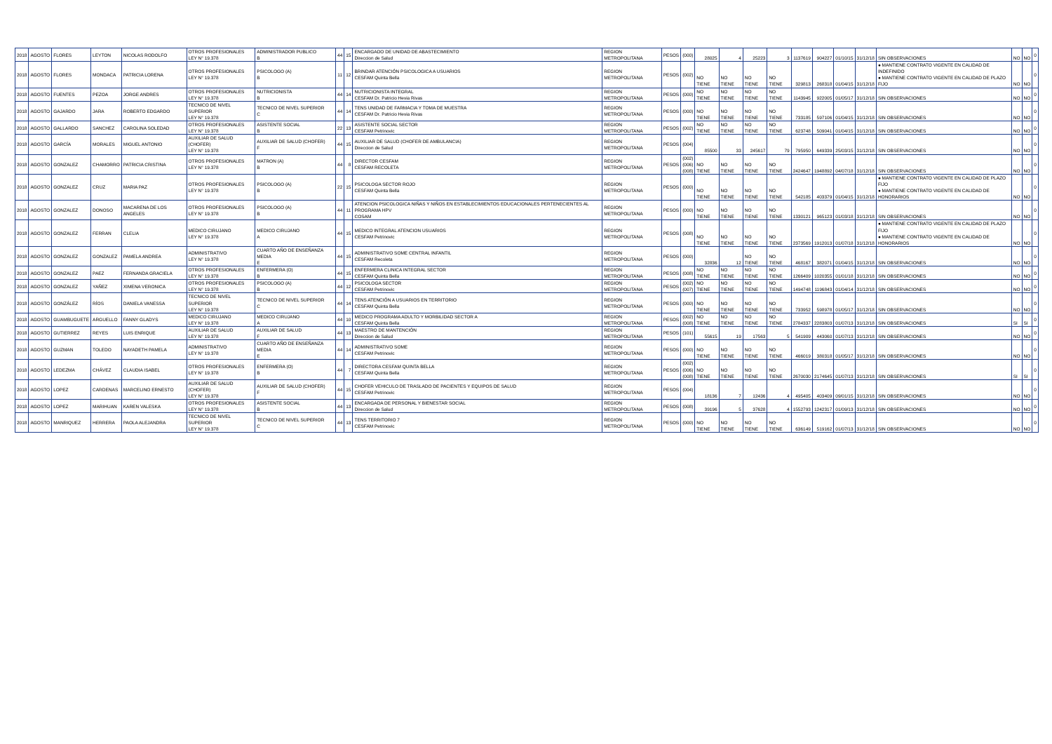| 2018 | AGOSTO | FLORES | LEYTON | NICOLAS RODOLFO | OTROS PROFESIONALES LEY N° 19.378 | ADMINISTRADOR PUBLICO B | 44 | 15 | ENCARGADO DE UNIDAD DE ABASTECIMIENTO Direccion de Salud | REGION METROPOLITANA | PESOS | (000) | 28025 | 4 | 25223 | 3 | 1137619 | 904227 | 01/10/15 | 31/12/18 | SIN OBSERVACIONES | NO | NO | 0 |
| 2018 | AGOSTO | FLORES | MONDACA | PATRICIA LORENA | OTROS PROFESIONALES LEY N° 19.378 | PSICOLOGO (A) B | 11 | 12 | BRINDAR ATENCIÓN PSICOLOGICA A USUARIOS CESFAM Quinta Bella | REGION METROPOLITANA | PESOS | (002) | NO TIENE | NO TIENE | NO TIENE | NO TIENE | 329813 | 268318 | 01/04/15 | 31/12/18 | ● MANTIENE CONTRATO VIGENTE EN CALIDAD DE INDEFINIDO ● MANTIENE CONTRATO VIGENTE EN CALIDAD DE PLAZO FIJO | NO | NO | 0 |
| 2018 | AGOSTO | FUENTES | PEZOA | JORGE ANDRES | OTROS PROFESIONALES LEY N° 19.378 | NUTRICIONISTA B | 44 | 14 | NUTRICIONISTA INTEGRAL CESFAM Dr. Patricio Hevia Rivas | REGION METROPOLITANA | PESOS | (000) | NO TIENE | NO TIENE | NO TIENE | NO TIENE | 1143945 | 922005 | 01/05/17 | 31/12/18 | SIN OBSERVACIONES | NO | NO | 0 |
| 2018 | AGOSTO | GAJARDO | JARA | ROBERTO EDGARDO | TECNICO DE NIVEL SUPERIOR LEY N° 19.378 | TECNICO DE NIVEL SUPERIOR C | 44 | 14 | TENS UNIDAD DE FARMACIA Y TOMA DE MUESTRA CESFAM Dr. Patricio Hevia Rivas | REGION METROPOLITANA | PESOS | (000) | NO TIENE | NO TIENE | NO TIENE | NO TIENE | 733185 | 597106 | 01/04/15 | 31/12/18 | SIN OBSERVACIONES | NO | NO | 0 |
| 2018 | AGOSTO | GALLARDO | SANCHEZ | CAROLINA SOLEDAD | OTROS PROFESIONALES LEY N° 19.378 | ASISTENTE SOCIAL B | 22 | 13 | ASISTENTE SOCIAL SECTOR CESFAM Petrinovic | REGION METROPOLITANA | PESOS | (002) | NO TIENE | NO TIENE | NO TIENE | NO TIENE | 623748 | 509041 | 01/04/15 | 31/12/18 | SIN OBSERVACIONES | NO | NO | 0 |
| 2018 | AGOSTO | GARCÍA | MORALES | MIGUEL ANTONIO | AUXILIAR DE SALUD (CHOFER) LEY N° 19.378 | AUXILIAR DE SALUD (CHOFER) F | 44 | 15 | AUXILIAR DE SALUD (CHOFER DE AMBULANCIA) Direccion de Salud | REGION METROPOLITANA | PESOS | (004) | 85500 | 33 | 245617 | 79 | 795950 | 649339 | 25/03/15 | 31/12/18 | SIN OBSERVACIONES | NO | NO | 0 |
| 2018 | AGOSTO | GONZALEZ | CHAMORRO | PATRICIA CRISTINA | OTROS PROFESIONALES LEY N° 19.378 | MATRON (A) B | 44 | 8 | DIRECTOR CESFAM CESFAM RECOLETA | REGION METROPOLITANA | PESOS | (002) (006) (008) | NO TIENE | NO TIENE | NO TIENE | NO TIENE | 2424647 | 1948892 | 04/07/18 | 31/12/18 | SIN OBSERVACIONES | NO | NO | 0 |
| 2018 | AGOSTO | GONZALEZ | CRUZ | MARIA PAZ | OTROS PROFESIONALES LEY N° 19.378 | PSICOLOGO (A) B | 22 | 15 | PSICOLOGA SECTOR ROJO CESFAM Quinta Bella | REGION METROPOLITANA | PESOS | (000) | NO TIENE | NO TIENE | NO TIENE | NO TIENE | 542185 | 403379 | 01/04/15 | 31/12/18 | ● MANTIENE CONTRATO VIGENTE EN CALIDAD DE PLAZO FIJO ● MANTIENE CONTRATO VIGENTE EN CALIDAD DE HONORARIOS | NO | NO | 0 |
| 2018 | AGOSTO | GONZALEZ | DONOSO | MACARENA DE LOS ANGELES | OTROS PROFESIONALES LEY N° 19.378 | PSICOLOGO (A) B | 44 | 11 | ATENCION PSICOLOGICA NIÑAS Y NIÑOS EN ESTABLECIMIENTOS EDUCACIONALES PERTENECIENTES AL PROGRAMA HPV COSAM | REGION METROPOLITANA | PESOS | (000) | NO TIENE | NO TIENE | NO TIENE | NO TIENE | 1330121 | 965123 | 01/03/18 | 31/12/18 | SIN OBSERVACIONES | NO | NO | 0 |
| 2018 | AGOSTO | GONZALEZ | FERRAN | CLELIA | MEDICO CIRUJANO LEY N° 19.378 | MEDICO CIRUJANO A | 44 | 15 | MEDICO INTEGRAL ATENCION USUARIOS CESFAM Petrinovic | REGION METROPOLITANA | PESOS | (008) | NO TIENE | NO TIENE | NO TIENE | NO TIENE | 2373569 | 1912013 | 01/07/18 | 31/12/18 | ● MANTIENE CONTRATO VIGENTE EN CALIDAD DE PLAZO FIJO ● MANTIENE CONTRATO VIGENTE EN CALIDAD DE HONORARIOS | NO | NO | 0 |
| 2018 | AGOSTO | GONZALEZ | GONZALEZ | PAMELA ANDREA | ADMINISTRATIVO LEY N° 19.378 | CUARTO AÑO DE ENSEÑANZA MEDIA E | 44 | 15 | ADMINISTRATIVO SOME CENTRAL INFANTIL CESFAM Recoleta | REGION METROPOLITANA | PESOS | (000) | 32836 | 12 | NO TIENE | NO TIENE | 468167 | 382071 | 01/04/15 | 31/12/18 | SIN OBSERVACIONES | NO | NO | 0 |
| 2018 | AGOSTO | GONZALEZ | PAEZ | FERNANDA GRACIELA | OTROS PROFESIONALES LEY N° 19.378 | ENFERMERA (O) B | 44 | 15 | ENFERMERA CLINICA INTEGRAL SECTOR CESFAM Quinta Bella | REGION METROPOLITANA | PESOS | (008) | NO TIENE | NO TIENE | NO TIENE | NO TIENE | 1266409 | 1020355 | 01/01/18 | 31/12/18 | SIN OBSERVACIONES | NO | NO | 0 |
| 2018 | AGOSTO | GONZALEZ | YAÑEZ | XIMENA VERONICA | OTROS PROFESIONALES LEY N° 19.378 | PSICOLOGO (A) B | 44 | 12 | PSICOLOGA SECTOR CESFAM Petrinovic | REGION METROPOLITANA | PESOS | (002) (007) | NO TIENE | NO TIENE | NO TIENE | NO TIENE | 1494748 | 1196843 | 01/04/14 | 31/12/18 | SIN OBSERVACIONES | NO | NO | 0 |
| 2018 | AGOSTO | GONZÁLEZ | RÍOS | DANIELA VANESSA | TECNICO DE NIVEL SUPERIOR LEY N° 19.378 | TECNICO DE NIVEL SUPERIOR C | 44 | 14 | TENS ATENCIÓN A USUARIOS EN TERRITORIO CESFAM Quinta Bella | REGION METROPOLITANA | PESOS | (000) | NO TIENE | NO TIENE | NO TIENE | NO TIENE | 733952 | 598978 | 01/05/17 | 31/12/18 | SIN OBSERVACIONES | NO | NO | 0 |
| 2018 | AGOSTO | GUAMBUGUETE | ARGUELLO | FANNY GLADYS | MEDICO CIRUJANO LEY N° 19.378 | MEDICO CIRUJANO A | 44 | 10 | MEDICO PROGRAMA ADULTO Y MORBILIDAD SECTOR A CESFAM Quinta Bella | REGION METROPOLITANA | PESOS | (002) (008) | NO TIENE | NO TIENE | NO TIENE | NO TIENE | 2784337 | 2283803 | 01/07/13 | 31/12/18 | SIN OBSERVACIONES | SI | SI | 0 |
| 2018 | AGOSTO | GUTIERREZ | REYES | LUIS ENRIQUE | AUXILIAR DE SALUD LEY N° 19.378 | AUXILIAR DE SALUD F | 44 | 13 | MAESTRO DE MANTENCIÓN Direccion de Salud | REGION METROPOLITANA | PESOS | (101) | 55615 | 19 | 17563 | 5 | 541909 | 443060 | 01/07/13 | 31/12/18 | SIN OBSERVACIONES | NO | NO | 0 |
| 2018 | AGOSTO | GUZMAN | TOLEDO | NAYADETH PAMELA | ADMINISTRATIVO LEY N° 19.378 | CUARTO AÑO DE ENSEÑANZA MEDIA E | 44 | 14 | ADMINISTRATIVO SOME CESFAM Petrinovic | REGION METROPOLITANA | PESOS | (000) | NO TIENE | NO TIENE | NO TIENE | NO TIENE | 466019 | 380318 | 01/05/17 | 31/12/18 | SIN OBSERVACIONES | NO | NO | 0 |
| 2018 | AGOSTO | LEDEZMA | CHÁVEZ | CLAUDIA ISABEL | OTROS PROFESIONALES LEY N° 19.378 | ENFERMERA (O) B | 44 | 7 | DIRECTORA CESFAM QUINTA BELLA CESFAM Quinta Bella | REGION METROPOLITANA | PESOS | (002) (006) (008) | NO TIENE | NO TIENE | NO TIENE | NO TIENE | 2670030 | 2174645 | 01/07/13 | 31/12/18 | SIN OBSERVACIONES | SI | SI | 0 |
| 2018 | AGOSTO | LOPEZ | CARDENAS | MARCELINO ERNESTO | AUXILIAR DE SALUD (CHOFER) LEY N° 19.378 | AUXILIAR DE SALUD (CHOFER) F | 44 | 15 | CHOFER VEHICULO DE TRASLADO DE PACIENTES Y EQUIPOS DE SALUD CESFAM Petrinovic | REGION METROPOLITANA | PESOS | (004) | 18136 | 7 | 12436 | 4 | 495405 | 403409 | 09/01/15 | 31/12/18 | SIN OBSERVACIONES | NO | NO | 0 |
| 2018 | AGOSTO | LOPEZ | MARIHUAN | KAREN VALESKA | OTROS PROFESIONALES LEY N° 19.378 | ASISTENTE SOCIAL B | 44 | 13 | ENCARGADA DE PERSONAL Y BIENESTAR SOCIAL Direccion de Salud | REGION METROPOLITANA | PESOS | (008) | 39196 | 5 | 37628 | 4 | 1552793 | 1242317 | 01/09/13 | 31/12/18 | SIN OBSERVACIONES | NO | NO | 0 |
| 2018 | AGOSTO | MANRIQUEZ | HERRERA | PAOLA ALEJANDRA | TECNICO DE NIVEL SUPERIOR LEY N° 19.378 | TECNICO DE NIVEL SUPERIOR C | 44 | 13 | TENS TERRITORIO 7 CESFAM Petrinovic | REGION METROPOLITANA | PESOS | (000) | NO TIENE | NO TIENE | NO TIENE | NO TIENE | 636149 | 519162 | 01/07/13 | 31/12/18 | SIN OBSERVACIONES | NO | NO | 0 |